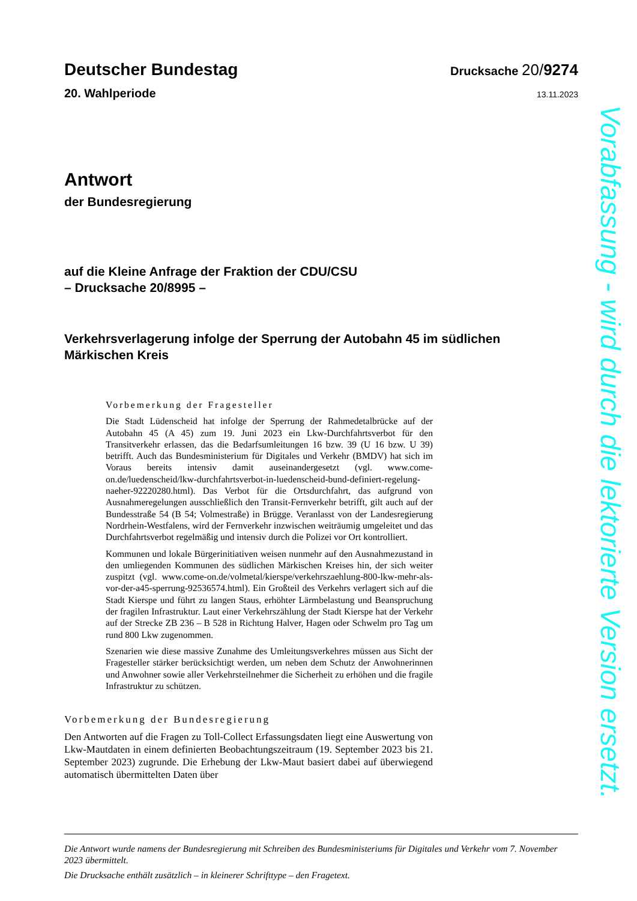Deutscher Bundestag Drucksache 20/9274
20. Wahlperiode 13.11.2023
Antwort
der Bundesregierung
auf die Kleine Anfrage der Fraktion der CDU/CSU
– Drucksache 20/8995 –
Verkehrsverlagerung infolge der Sperrung der Autobahn 45 im südlichen
Märkischen Kreis
Vorbemerkung der Fragesteller
Die Stadt Lüdenscheid hat infolge der Sperrung der Rahmedetalbrücke auf der Autobahn 45 (A 45) zum 19. Juni 2023 ein Lkw-Durchfahrtsverbot für den Transitverkehr erlassen, das die Bedarfsumleitungen 16 bzw. 39 (U 16 bzw. U 39) betrifft. Auch das Bundesministerium für Digitales und Verkehr (BMDV) hat sich im Voraus bereits intensiv damit auseinandergesetzt (vgl. www.come-on.de/luedenscheid/lkw-durchfahrtsverbot-in-luedenscheid-bund-definiert-regelung-naeher-92220280.html). Das Verbot für die Ortsdurchfahrt, das aufgrund von Ausnahmeregelungen ausschließlich den Transit-Fernverkehr betrifft, gilt auch auf der Bundesstraße 54 (B 54; Volmestraße) in Brügge. Veranlasst von der Landesregierung Nordrhein-Westfalens, wird der Fernverkehr inzwischen weiträumig umgeleitet und das Durchfahrtsverbot regelmäßig und intensiv durch die Polizei vor Ort kontrolliert.
Kommunen und lokale Bürgerinitiativen weisen nunmehr auf den Ausnahmezustand in den umliegenden Kommunen des südlichen Märkischen Kreises hin, der sich weiter zuspitzt (vgl. www.come-on.de/volmetal/kierspe/verkehrszaehlung-800-lkw-mehr-als-vor-der-a45-sperrung-92536574.html). Ein Großteil des Verkehrs verlagert sich auf die Stadt Kierspe und führt zu langen Staus, erhöhter Lärmbelastung und Beanspruchung der fragilen Infrastruktur. Laut einer Verkehrszählung der Stadt Kierspe hat der Verkehr auf der Strecke ZB 236 – B 528 in Richtung Halver, Hagen oder Schwelm pro Tag um rund 800 Lkw zugenommen.
Szenarien wie diese massive Zunahme des Umleitungsverkehres müssen aus Sicht der Fragesteller stärker berücksichtigt werden, um neben dem Schutz der Anwohnerinnen und Anwohner sowie aller Verkehrsteilnehmer die Sicherheit zu erhöhen und die fragile Infrastruktur zu schützen.
Vorbemerkung der Bundesregierung
Den Antworten auf die Fragen zu Toll-Collect Erfassungsdaten liegt eine Auswertung von Lkw-Mautdaten in einem definierten Beobachtungszeitraum (19. September 2023 bis 21. September 2023) zugrunde. Die Erhebung der Lkw-Maut basiert dabei auf überwiegend automatisch übermittelten Daten über
Vorabfassung - wird durch die lektorierte Version ersetzt.
Die Antwort wurde namens der Bundesregierung mit Schreiben des Bundesministeriums für Digitales und Verkehr vom 7. November 2023 übermittelt.
Die Drucksache enthält zusätzlich – in kleinerer Schrifttype – den Fragetext.